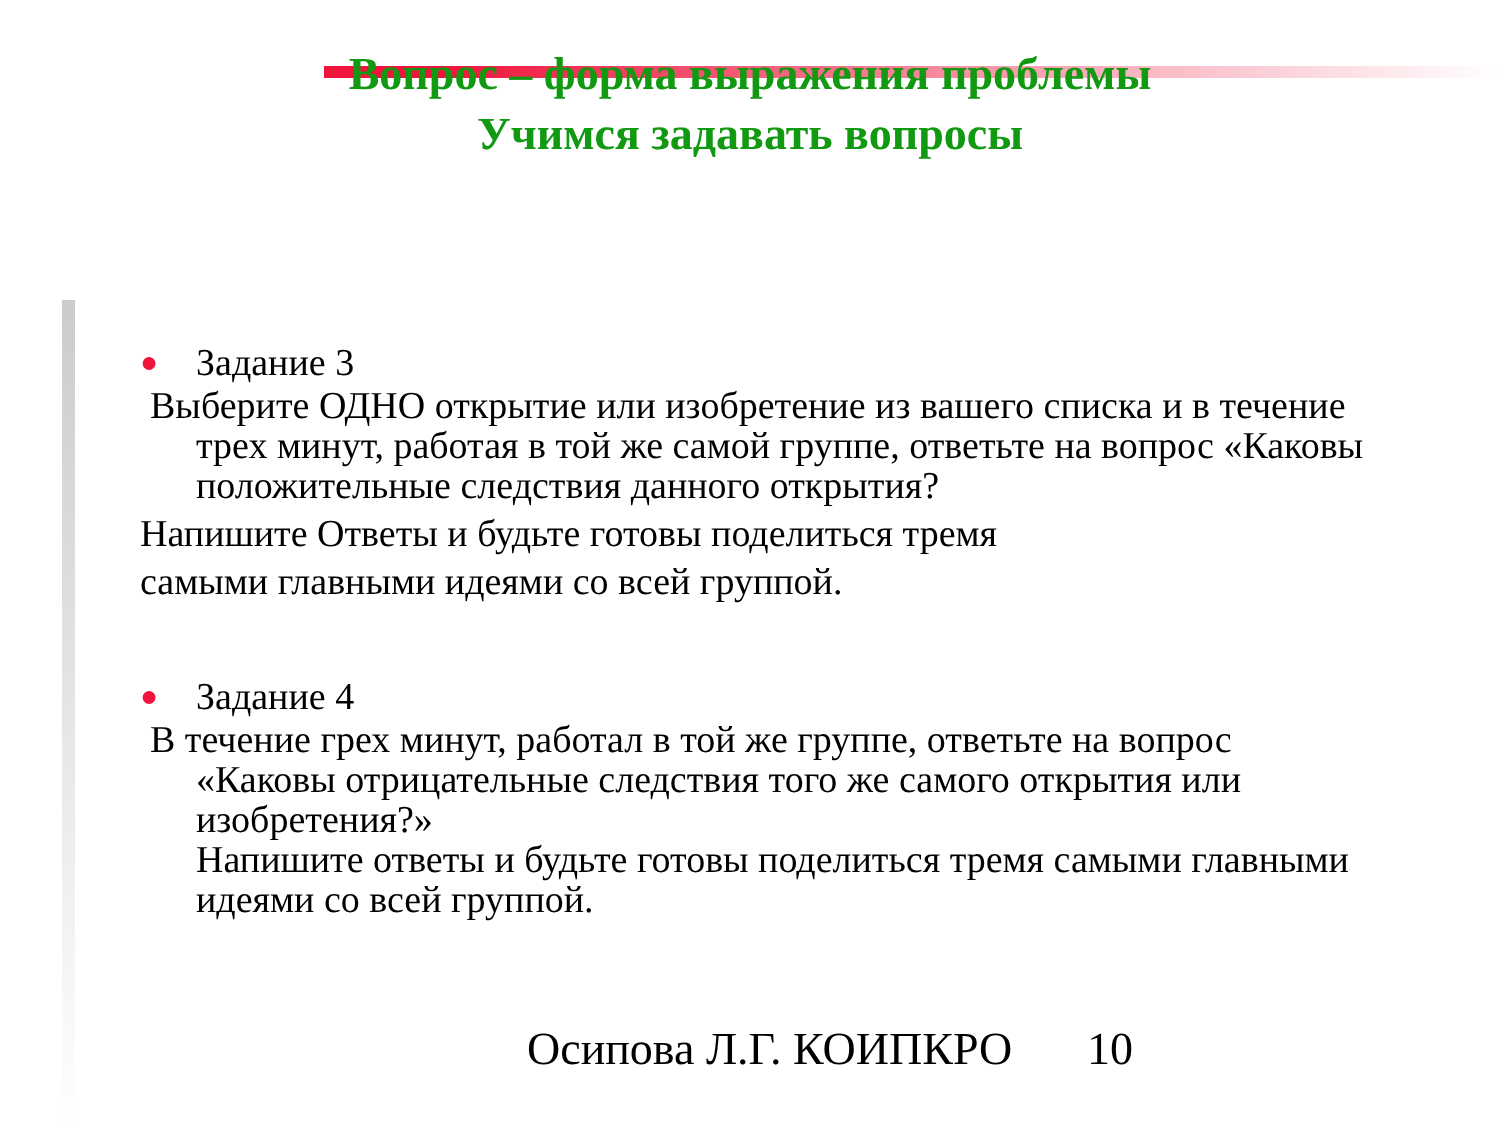Вопрос – форма выражения проблемы
Учимся задавать вопросы
● Задание 3
Выберите ОДНО открытие или изобретение из вашего списка и в течение трех минут, работая в той же самой группе, ответьте на вопрос «Каковы положительные следствия данного открытия?
Напишите Ответы и будьте готовы поделиться тремя
самыми главными идеями со всей группой.
● Задание 4
В течение грех минут, работал в той же группе, ответьте на вопрос «Каковы отрицательные следствия того же самого открытия или изобретения?»
Напишите ответы и будьте готовы поделиться тремя самыми главными идеями со всей группой.
Осипова Л.Г. КОИПКРО 10